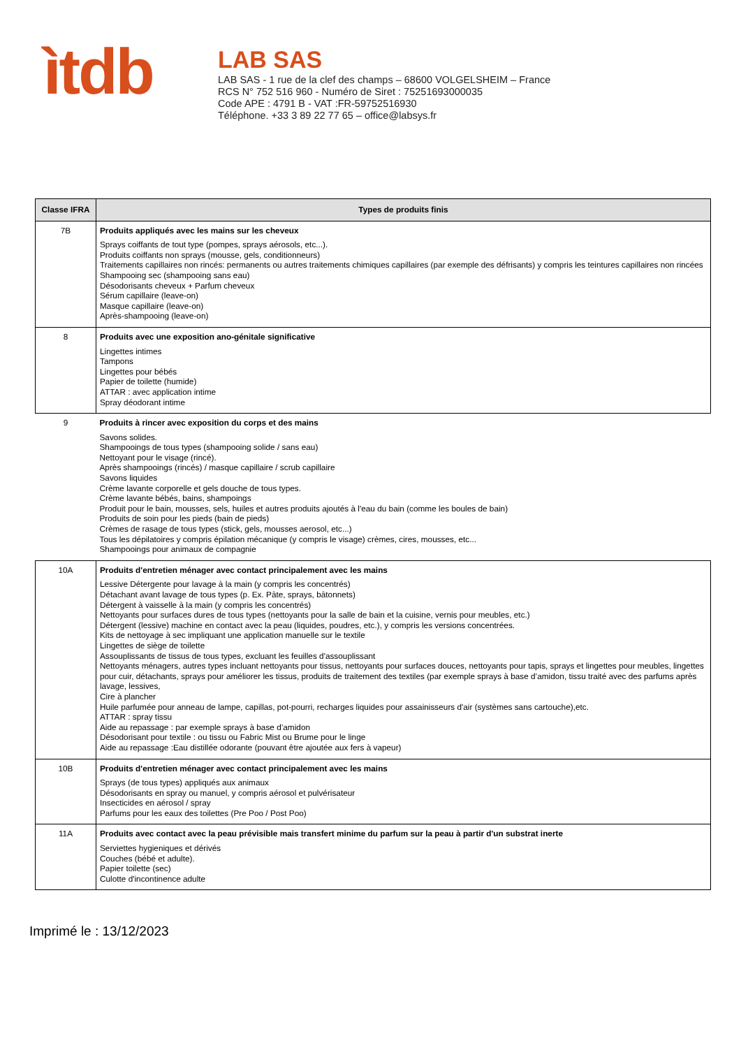ìtdb
LAB SAS
LAB SAS - 1 rue de la clef des champs – 68600 VOLGELSHEIM – France
RCS N° 752 516 960 - Numéro de Siret : 75251693000035
Code APE : 4791 B - VAT :FR-59752516930
Téléphone. +33 3 89 22 77 65 – office@labsys.fr
| Classe IFRA | Types de produits finis |
| --- | --- |
| 7B | Produits appliqués avec les mains sur les cheveux Sprays coiffants de tout type (pompes, sprays aérosols, etc...). Produits coiffants non sprays (mousse, gels, conditionneurs) Traitements capillaires non rincés: permanents ou autres traitements chimiques capillaires (par exemple des défrisants) y compris les teintures capillaires non rincées Shampooing sec (shampooing sans eau) Désodorisants cheveux + Parfum cheveux Sérum capillaire (leave-on) Masque capillaire (leave-on) Après-shampooing (leave-on) |
| 8 | Produits avec une exposition ano-génitale significative Lingettes intimes Tampons Lingettes pour bébés Papier de toilette (humide) ATTAR : avec application intime Spray déodorant intime |
| 9 | Produits à rincer avec exposition du corps et des mains Savons solides. Shampooings de tous types (shampooing solide / sans eau) Nettoyant pour le visage (rincé). Après shampooings (rincés) / masque capillaire / scrub capillaire Savons liquides Crème lavante corporelle et gels douche de tous types. Crème lavante bébés, bains, shampoings Produit pour le bain, mousses, sels, huiles et autres produits ajoutés à l'eau du bain (comme les boules de bain) Produits de soin pour les pieds (bain de pieds) Crèmes de rasage de tous types (stick, gels, mousses aerosol, etc...) Tous les dépilatoires y compris épilation mécanique (y compris le visage) crèmes, cires, mousses, etc... Shampooings pour animaux de compagnie |
| 10A | Produits d'entretien ménager avec contact principalement avec les mains Lessive Détergente pour lavage à la main (y compris les concentrés) Détachant avant lavage de tous types (p. Ex. Pâte, sprays, bâtonnets) Détergent à vaisselle à la main (y compris les concentrés) Nettoyants pour surfaces dures de tous types (nettoyants pour la salle de bain et la cuisine, vernis pour meubles, etc.) Détergent (lessive) machine en contact avec la peau (liquides, poudres, etc.), y compris les versions concentrées. Kits de nettoyage à sec impliquant une application manuelle sur le textile Lingettes de siège de toilette Assouplissants de tissus de tous types, excluant les feuilles d'assouplissant Nettoyants ménagers, autres types incluant nettoyants pour tissus, nettoyants pour surfaces douces, nettoyants pour tapis, sprays et lingettes pour meubles, lingettes pour cuir, détachants, sprays pour améliorer les tissus, produits de traitement des textiles (par exemple sprays à base d’amidon, tissu traité avec des parfums après lavage, lessives, Cire à plancher Huile parfumée pour anneau de lampe, capillas, pot-pourri, recharges liquides pour assainisseurs d'air (systèmes sans cartouche),etc. ATTAR : spray tissu Aide au repassage : par exemple sprays à base d’amidon Désodorisant pour textile : ou tissu ou Fabric Mist ou Brume pour le linge Aide au repassage :Eau distillée odorante (pouvant être ajoutée aux fers à vapeur) |
| 10B | Produits d'entretien ménager avec contact principalement avec les mains Sprays (de tous types) appliqués aux animaux Désodorisants en spray ou manuel, y compris aérosol et pulvérisateur Insecticides en aérosol / spray Parfums pour les eaux des toilettes (Pre Poo / Post Poo) |
| 11A | Produits avec contact avec la peau prévisible mais transfert minime du parfum sur la peau à partir d'un substrat inerte Serviettes hygieniques et dérivés Couches (bébé et adulte). Papier toilette (sec) Culotte d'incontinence adulte |
Imprimé le : 13/12/2023